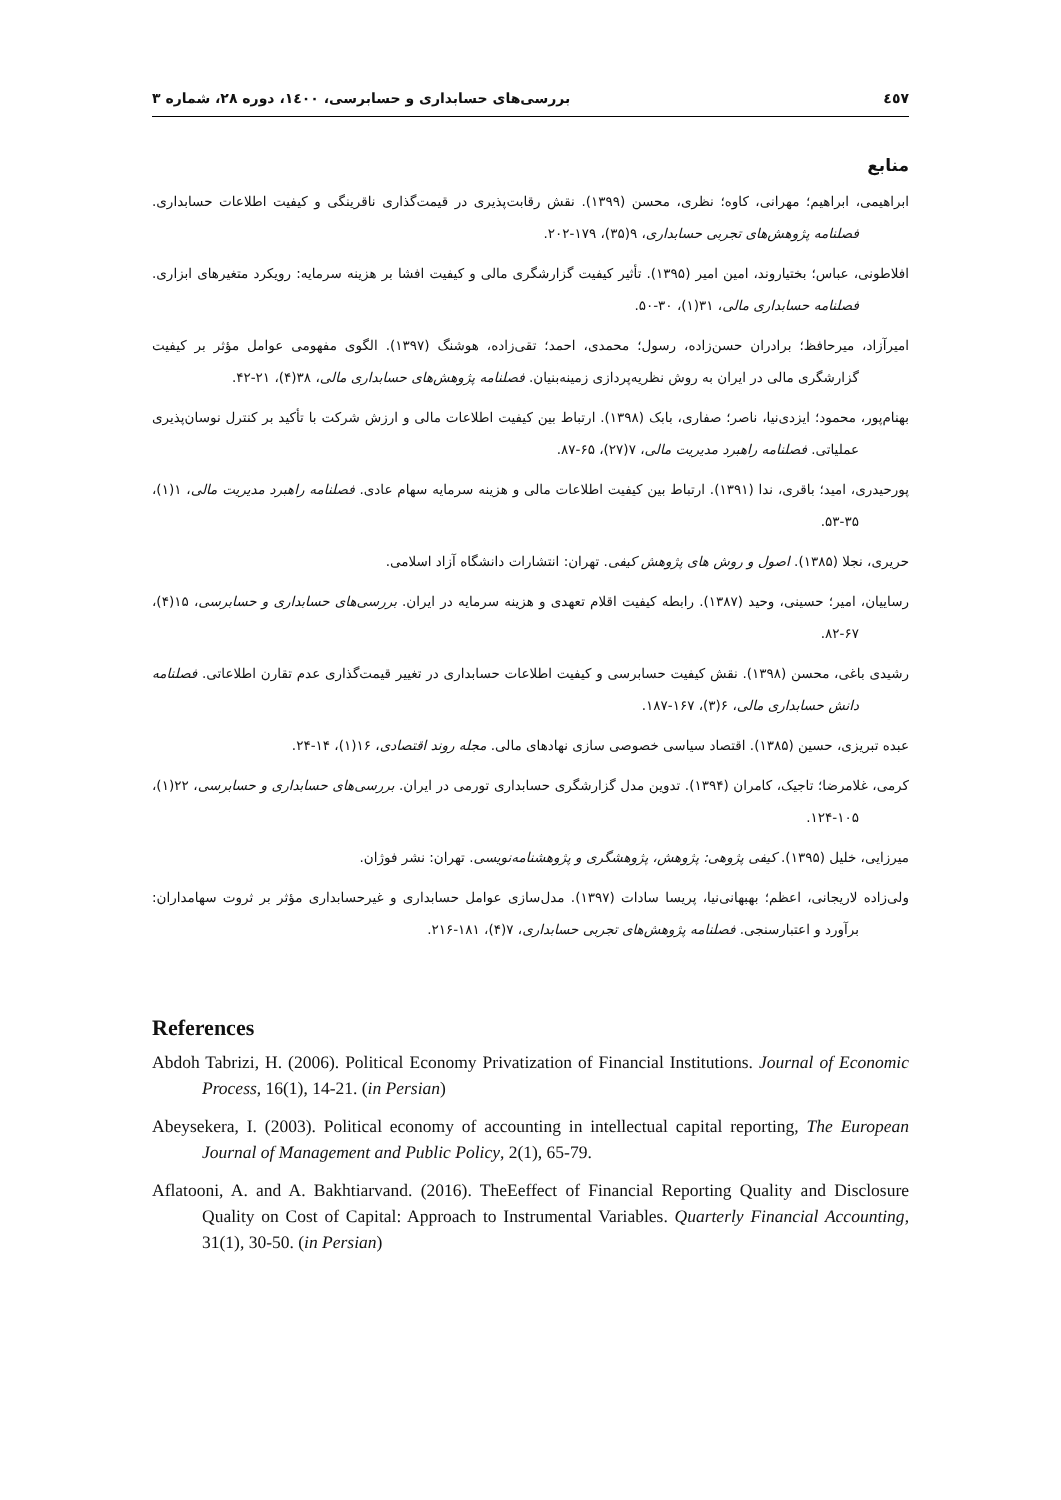٤٥٧ بررسی‌های حسابداری و حسابرسی، ۱٤۰۰، دوره ۲۸، شماره ۳
منابع
ابراهیمی، ابراهیم؛ مهرانی، کاوه؛ نظری، محسن (۱۳۹۹). نقش رقابت‌پذیری در قیمت‌گذاری ناقرینگی و کیفیت اطلاعات حسابداری. فصلنامه پژوهش‌های تجربی حسابداری، ۹(۳۵)، ۱۷۹-۲۰۲.
افلاطونی، عباس؛ بختیاروند، امین امیر (۱۳۹۵). تأثیر کیفیت گزارشگری مالی و کیفیت افشا بر هزینه سرمایه: رویکرد متغیرهای ابزاری. فصلنامه حسابداری مالی، ۳۱(۱)، ۳۰-۵۰.
امیرآزاد، میرحافظ؛ برادران حسن‌زاده، رسول؛ محمدی، احمد؛ تقی‌زاده، هوشنگ (۱۳۹۷). الگوی مفهومی عوامل مؤثر بر کیفیت گزارشگری مالی در ایران به روش نظریه‌پردازی زمینه‌بنیان. فصلنامه پژوهش‌های حسابداری مالی، ۳۸(۴)، ۲۱-۴۲.
بهنام‌پور، محمود؛ ایزدی‌نیا، ناصر؛ صفاری، بابک (۱۳۹۸). ارتباط بین کیفیت اطلاعات مالی و ارزش شرکت با تأکید بر کنترل نوسان‌پذیری عملیاتی. فصلنامه راهبرد مدیریت مالی، ۷(۲۷)، ۶۵-۸۷.
پورحیدری، امید؛ باقری، ندا (۱۳۹۱). ارتباط بین کیفیت اطلاعات مالی و هزینه سرمایه سهام عادی. فصلنامه راهبرد مدیریت مالی، ۱(۱)، ۳۵-۵۳.
حریری، نجلا (۱۳۸۵). اصول و روش های پژوهش کیفی. تهران: انتشارات دانشگاه آزاد اسلامی.
رساییان، امیر؛ حسینی، وحید (۱۳۸۷). رابطه کیفیت اقلام تعهدی و هزینه سرمایه در ایران. بررسی‌های حسابداری و حسابرسی، ۱۵(۴)، ۶۷-۸۲.
رشیدی باغی، محسن (۱۳۹۸). نقش کیفیت حسابرسی و کیفیت اطلاعات حسابداری در تغییر قیمت‌گذاری عدم تقارن اطلاعاتی. فصلنامه دانش حسابداری مالی، ۶(۳)، ۱۶۷-۱۸۷.
عبده تبریزی، حسین (۱۳۸۵). اقتصاد سیاسی خصوصی سازی نهادهای مالی. مجله روند اقتصادی، ۱۶(۱)، ۱۴-۲۴.
کرمی، غلامرضا؛ تاجیک، کامران (۱۳۹۴). تدوین مدل گزارشگری حسابداری تورمی در ایران. بررسی‌های حسابداری و حسابرسی، ۲۲(۱)، ۱۰۵-۱۲۴.
میرزایی، خلیل (۱۳۹۵). کیفی پژوهی: پژوهش، پژوهشگری و پژوهشنامه‌نویسی. تهران: نشر فوژان.
ولی‌زاده لاریجانی، اعظم؛ بهبهانی‌نیا، پریسا سادات (۱۳۹۷). مدل‌سازی عوامل حسابداری و غیرحسابداری مؤثر بر ثروت سهامداران: برآورد و اعتبارسنجی. فصلنامه پژوهش‌های تجربی حسابداری، ۷(۴)، ۱۸۱-۲۱۶.
References
Abdoh Tabrizi, H. (2006). Political Economy Privatization of Financial Institutions. Journal of Economic Process, 16(1), 14-21. (in Persian)
Abeysekera, I. (2003). Political economy of accounting in intellectual capital reporting, The European Journal of Management and Public Policy, 2(1), 65-79.
Aflatooni, A. and A. Bakhtiarvand. (2016). TheEeffect of Financial Reporting Quality and Disclosure Quality on Cost of Capital: Approach to Instrumental Variables. Quarterly Financial Accounting, 31(1), 30-50. (in Persian)